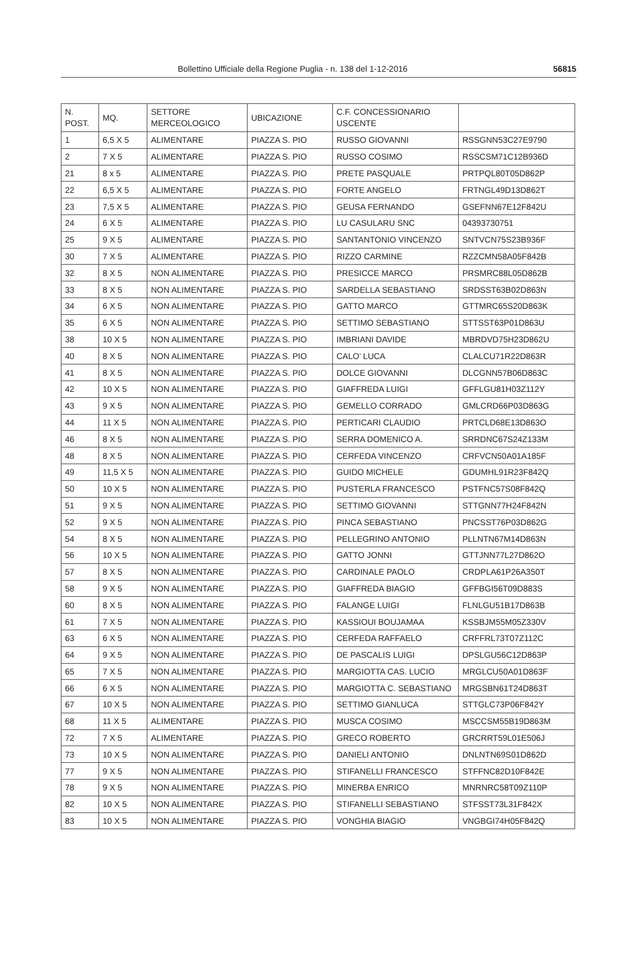Bollettino Ufficiale della Regione Puglia - n. 138 del 1-12-2016 56815
| N. POST. | MQ. | SETTORE MERCEOLOGICO | UBICAZIONE | C.F. CONCESSIONARIO USCENTE | |
| 1 | 6,5 X 5 | ALIMENTARE | PIAZZA S. PIO | RUSSO GIOVANNI | RSSGNN53C27E9790 |
| 2 | 7 X 5 | ALIMENTARE | PIAZZA S. PIO | RUSSO COSIMO | RSSCSM71C12B936D |
| 21 | 8 x 5 | ALIMENTARE | PIAZZA S. PIO | PRETE PASQUALE | PRTPQL80T05D862P |
| 22 | 6,5 X 5 | ALIMENTARE | PIAZZA S. PIO | FORTE ANGELO | FRTNGL49D13D862T |
| 23 | 7,5 X 5 | ALIMENTARE | PIAZZA S. PIO | GEUSA FERNANDO | GSEFNN67E12F842U |
| 24 | 6 X 5 | ALIMENTARE | PIAZZA S. PIO | LU CASULARU SNC | 04393730751 |
| 25 | 9 X 5 | ALIMENTARE | PIAZZA S. PIO | SANTANTONIO VINCENZO | SNTVCN75S23B936F |
| 30 | 7 X 5 | ALIMENTARE | PIAZZA S. PIO | RIZZO CARMINE | RZZCMN58A05F842B |
| 32 | 8 X 5 | NON ALIMENTARE | PIAZZA S. PIO | PRESICCE MARCO | PRSMRC88L05D862B |
| 33 | 8 X 5 | NON ALIMENTARE | PIAZZA S. PIO | SARDELLA SEBASTIANO | SRDSST63B02D863N |
| 34 | 6 X 5 | NON ALIMENTARE | PIAZZA S. PIO | GATTO MARCO | GTTMRC65S20D863K |
| 35 | 6 X 5 | NON ALIMENTARE | PIAZZA S. PIO | SETTIMO SEBASTIANO | STTSST63P01D863U |
| 38 | 10 X 5 | NON ALIMENTARE | PIAZZA S. PIO | IMBRIANI DAVIDE | MBRDVD75H23D862U |
| 40 | 8 X 5 | NON ALIMENTARE | PIAZZA S. PIO | CALO’ LUCA | CLALCU71R22D863R |
| 41 | 8 X 5 | NON ALIMENTARE | PIAZZA S. PIO | DOLCE GIOVANNI | DLCGNN57B06D863C |
| 42 | 10 X 5 | NON ALIMENTARE | PIAZZA S. PIO | GIAFFREDA LUIGI | GFFLGU81H03Z112Y |
| 43 | 9 X 5 | NON ALIMENTARE | PIAZZA S. PIO | GEMELLO CORRADO | GMLCRD66P03D863G |
| 44 | 11 X 5 | NON ALIMENTARE | PIAZZA S. PIO | PERTICARI CLAUDIO | PRTCLD68E13D863O |
| 46 | 8 X 5 | NON ALIMENTARE | PIAZZA S. PIO | SERRA DOMENICO A. | SRRDNC67S24Z133M |
| 48 | 8 X 5 | NON ALIMENTARE | PIAZZA S. PIO | CERFEDA VINCENZO | CRFVCN50A01A185F |
| 49 | 11,5 X 5 | NON ALIMENTARE | PIAZZA S. PIO | GUIDO MICHELE | GDUMHL91R23F842Q |
| 50 | 10 X 5 | NON ALIMENTARE | PIAZZA S. PIO | PUSTERLA FRANCESCO | PSTFNC57S08F842Q |
| 51 | 9 X 5 | NON ALIMENTARE | PIAZZA S. PIO | SETTIMO GIOVANNI | STTGNN77H24F842N |
| 52 | 9 X 5 | NON ALIMENTARE | PIAZZA S. PIO | PINCA SEBASTIANO | PNCSST76P03D862G |
| 54 | 8 X 5 | NON ALIMENTARE | PIAZZA S. PIO | PELLEGRINO ANTONIO | PLLNTN67M14D863N |
| 56 | 10 X 5 | NON ALIMENTARE | PIAZZA S. PIO | GATTO JONNI | GTTJNN77L27D862O |
| 57 | 8 X 5 | NON ALIMENTARE | PIAZZA S. PIO | CARDINALE PAOLO | CRDPLA61P26A350T |
| 58 | 9 X 5 | NON ALIMENTARE | PIAZZA S. PIO | GIAFFREDA BIAGIO | GFFBGI56T09D883S |
| 60 | 8 X 5 | NON ALIMENTARE | PIAZZA S. PIO | FALANGE LUIGI | FLNLGU51B17D863B |
| 61 | 7 X 5 | NON ALIMENTARE | PIAZZA S. PIO | KASSIOUI BOUJAMAA | KSSBJM55M05Z330V |
| 63 | 6 X 5 | NON ALIMENTARE | PIAZZA S. PIO | CERFEDA RAFFAELO | CRFFRL73T07Z112C |
| 64 | 9 X 5 | NON ALIMENTARE | PIAZZA S. PIO | DE PASCALIS LUIGI | DPSLGU56C12D863P |
| 65 | 7 X 5 | NON ALIMENTARE | PIAZZA S. PIO | MARGIOTTA CAS. LUCIO | MRGLCU50A01D863F |
| 66 | 6 X 5 | NON ALIMENTARE | PIAZZA S. PIO | MARGIOTTA C. SEBASTIANO | MRGSBN61T24D863T |
| 67 | 10 X 5 | NON ALIMENTARE | PIAZZA S. PIO | SETTIMO GIANLUCA | STTGLC73P06F842Y |
| 68 | 11 X 5 | ALIMENTARE | PIAZZA S. PIO | MUSCA COSIMO | MSCCSM55B19D863M |
| 72 | 7 X 5 | ALIMENTARE | PIAZZA S. PIO | GRECO ROBERTO | GRCRRT59L01E506J |
| 73 | 10 X 5 | NON ALIMENTARE | PIAZZA S. PIO | DANIELI ANTONIO | DNLNTN69S01D862D |
| 77 | 9 X 5 | NON ALIMENTARE | PIAZZA S. PIO | STIFANELLI FRANCESCO | STFFNC82D10F842E |
| 78 | 9 X 5 | NON ALIMENTARE | PIAZZA S. PIO | MINERBA ENRICO | MNRNRC58T09Z110P |
| 82 | 10 X 5 | NON ALIMENTARE | PIAZZA S. PIO | STIFANELLI SEBASTIANO | STFSST73L31F842X |
| 83 | 10 X 5 | NON ALIMENTARE | PIAZZA S. PIO | VONGHIA BIAGIO | VNGBGI74H05F842Q |